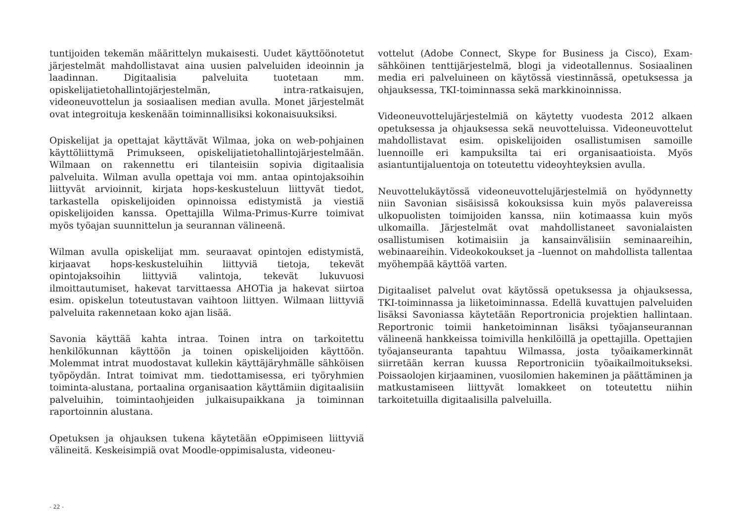tuntijoiden tekemän määrittelyn mukaisesti. Uudet käyttöönotetut järjestelmät mahdollistavat aina uusien palveluiden ideoinnin ja laadinnan. Digitaalisia palveluita tuotetaan mm. opiskelijatietohallintojärjestelmän, intra-ratkaisujen, videoneuvottelun ja sosiaalisen median avulla. Monet järjestelmät ovat integroituja keskenään toiminnallisiksi kokonaisuuksiksi.
Opiskelijat ja opettajat käyttävät Wilmaa, joka on web-pohjainen käyttöliittymä Primukseen, opiskelijatietohallintojärjestelmään. Wilmaan on rakennettu eri tilanteisiin sopivia digitaalisia palveluita. Wilman avulla opettaja voi mm. antaa opintojaksoihin liittyvät arvioinnit, kirjata hops-keskusteluun liittyvät tiedot, tarkastella opiskelijoiden opinnoissa edistymistä ja viestiä opiskelijoiden kanssa. Opettajilla Wilma-Primus-Kurre toimivat myös työajan suunnittelun ja seurannan välineenä.
Wilman avulla opiskelijat mm. seuraavat opintojen edistymistä, kirjaavat hops-keskusteluihin liittyviä tietoja, tekevät opintojaksoihin liittyviä valintoja, tekevät lukuvuosi ilmoittautumiset, hakevat tarvittaessa AHOTia ja hakevat siirtoa esim. opiskelun toteutustavan vaihtoon liittyen. Wilmaan liittyviä palveluita rakennetaan koko ajan lisää.
Savonia käyttää kahta intraa. Toinen intra on tarkoitettu henkilökunnan käyttöön ja toinen opiskelijoiden käyttöön. Molemmat intrat muodostavat kullekin käyttäjäryhmälle sähköisen työpöydän. Intrat toimivat mm. tiedottamisessa, eri työryhmien toiminta-alustana, portaalina organisaation käyttämiin digitaalisiin palveluihin, toimintaohjeiden julkaisupaikkana ja toiminnan raportoinnin alustana.
Opetuksen ja ohjauksen tukena käytetään eOppimiseen liittyviä välineitä. Keskeisimpiä ovat Moodle-oppimisalusta, videoneu-
vottelut (Adobe Connect, Skype for Business ja Cisco), Exam-sähköinen tenttijärjestelmä, blogi ja videotallennus. Sosiaalinen media eri palveluineen on käytössä viestinnässä, opetuksessa ja ohjauksessa, TKI-toiminnassa sekä markkinoinnissa.
Videoneuvottelujärjestelmiä on käytetty vuodesta 2012 alkaen opetuksessa ja ohjauksessa sekä neuvotteluissa. Videoneuvottelut mahdollistavat esim. opiskelijoiden osallistumisen samoille luennoille eri kampuksilta tai eri organisaatioista. Myös asiantuntijaluentoja on toteutettu videoyhteyksien avulla.
Neuvottelukäytössä videoneuvottelujärjestelmiä on hyödynnetty niin Savonian sisäisissä kokouksissa kuin myös palavereissa ulkopuolisten toimijoiden kanssa, niin kotimaassa kuin myös ulkomailla. Järjestelmät ovat mahdollistaneet savonialaisten osallistumisen kotimaisiin ja kansainvälisiin seminaareihin, webinaareihin. Videokokoukset ja –luennot on mahdollista tallentaa myöhempää käyttöä varten.
Digitaaliset palvelut ovat käytössä opetuksessa ja ohjauksessa, TKI-toiminnassa ja liiketoiminnassa. Edellä kuvattujen palveluiden lisäksi Savoniassa käytetään Reportronicia projektien hallintaan. Reportronic toimii hanketoiminnan lisäksi työajanseurannan välineenä hankkeissa toimivilla henkilöillä ja opettajilla. Opettajien työajanseuranta tapahtuu Wilmassa, josta työaikamerkinnät siirretään kerran kuussa Reportroniciin työaikailmoitukseksi. Poissaolojen kirjaaminen, vuosilomien hakeminen ja päättäminen ja matkustamiseen liittyvät lomakkeet on toteutettu niihin tarkoitetuilla digitaalisilla palveluilla.
- 22 -